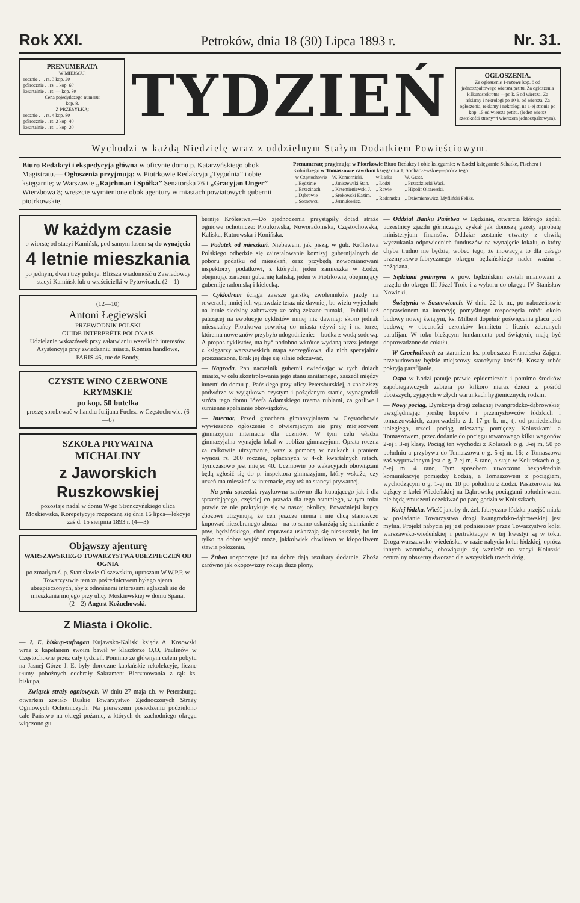Rok XXI. Petroków, dnia 18 (30) Lipca 1893 r. Nr. 31.
PRENUMERATA
W MIEJSCU:
rocznie . . . rs. 3 kop. 20
półrocznie . . rs. 1 kop. 60
kwartalnie . . rs. — kop. 80
Cena pojedyńczego numeru:
kop. 8.
Z PRZESYŁKĄ:
rocznie . . . rs. 4 kop. 80
półrocznie . . rs. 2 kop. 40
kwartalnie . . rs. 1 kop. 20
TYDZIEŃ
OGŁOSZENIA.
Za ogłoszenie 1-razowe kop. 8 od jednoszpaltowego wiersza petitu. Za ogłoszenia kilkunastokrotne —po k. 5 od wiersza. Za reklamy i nekrologi po 10 k. od wiersza. Za ogłoszenia, reklamy i nekrologi na 1-ej stronie po kop. 15 od wiersza petitu. (Jeden wiersz szerokości strony=4 wierszom jednoszpaltowym).
Wychodzi w każdą Niedzielę wraz z oddzielnym Stałym Dodatkiem Powieściowym.
Biuro Redakcyi i ekspedycyja główna w oficynie domu p. Katarzyńskiego obok Magistratu.— Ogłoszenia przyjmują: w Piotrkowie Redakcyja „Tygodnia” i obie księgarnie; w Warszawie „Rajchman i Spółka” Senatorska 26 i „Gracyjan Unger” Wierzbowa 8; wreszcie wymienione obok agentury w miastach powiatowych gubernii piotrkowskiej.
Prenumeratę przyjmują: w Piotrkowie Biuro Redakcy i obie księgarnie; w Łodzi księgarnie Schatke, Fischera i Kolińskiego w Tomaszowie rawskim księgarnia J. Sochaczewskiej—prócz tego:
| w Częstochowie | W. Komornicki. | w Łasku | W. Grass. |
| „ Będzinie | „ Janiszewski Stan. | „ Łodzi | „ Przeździecki Wacł. |
| „ Brzezinach | „ Krzemieniewski J. | „ Rawie | „ Hipolit Olszewski. |
| „ Dąbrowie | „ Srokowski Kazim. | „ Radomsku | „ Dziemienowicz. Myśliński Feliks. |
| „ Sosnowcu | „ Jermułowicz. | | |
W każdym czasie
o wiorstę od stacyi Kamińsk, pod samym lasem są do wynajęcia
4 letnie mieszkania
po jednym, dwa i trzy pokoje. Bliższa wiadomość u Zawiadowcy stacyi Kamińsk lub u właścicielki w Pytowicach. (2—1)
(12—10)
Antoni Łęgiewski
PRZEWODNIK POLSKI
GUIDE INTERPRÈTE POLONAIS
Udzielanie wskazówek przy załatwianiu wszelkich interesów. Asystencyja przy zwiedzaniu miasta. Komisa handlowe.
PARIS 46, rue de Bondy.
CZYSTE WINO CZERWONE KRYMSKIE
po kop. 50 butelka
proszę sprobować w handlu Julijana Fuchsa w Częstochowie. (6—6)
SZKOŁA PRYWATNA
MICHALINY
z Jaworskich Ruszkowskiej
pozostaje nadal w domu W-go Stronczyńskiego ulica Moskiewska. Korepetycyje rozpoczną się dnia 16 lipca—lekcyje zaś d. 15 sierpnia 1893 r. (4—3)
Objąwszy ajenturę
WARSZAWSKIEGO TOWARZYSTWA UBEZPIECZEŃ OD OGNIA
po zmarłym ś. p. Stanisławie Olszewskim, upraszam W.W.P.P. w Towarzystwie tem za pośrednictwem byłego ajenta ubezpieczonych, aby z odnośnemi interesami zgłaszali się do mieszkania mojego przy ulicy Moskiewskiej w domu Spana.
(2—2) August Kożuchowski.
Z Miasta i Okolic.
— J. E. biskup-sufragan Kujawsko-Kaliski ksiądz A. Kosowski wraz z kapelanem swoim bawił w klasztorze O.O. Paulinów w Częstochowie przez cały tydzień. Pomimo że głównym celem pobytu na Jasnej Górze J. E. były doroczne kapłańskie rekolekcyje, liczne tłumy pobożnych odebrały Sakrament Bierzmowania z rąk ks. biskupa.
— Związek straży ogniowych. W dniu 27 maja r.b. w Petersburgu otwartem zostało Ruskie Towarzystwo Zjednoczonych Straży Ogniowych Ochotniczych. Na pierwszem posiedzeniu podzielono całe Państwo na okręgi pożarne, z których do zachodniego okręgu włączono gu-
bernije Królestwa.—Do zjednoczenia przystąpiły dotąd straże ogniowe ochotnicze: Piotrkowska, Noworadomska, Częstochowska, Kaliska, Kutnowska i Konińska.
— Podatek od mieszkań. Niebawem, jak piszą, w gub. Królestwa Polskiego odbędzie się zainstalowanie komisyj gubernijalnych do poboru podatku od mieszkań, oraz przybędą nowomianowani inspektorzy podatkowi, z których, jeden zamieszka w Łodzi, obejmując zarazem gubernię kaliską, jeden w Piotrkowie, obejmujący gubernije radomską i kielecką.
— Cyklodrom ściąga zawsze garstkę zwolenników jazdy na rowerach; mniej ich wprawdzie teraz niż dawniej, bo wielu wyjechało na letnie siedziby zabrawszy ze sobą żelazne rumaki.—Publiki też patrzącej na ewolucyje cyklistów mniej niż dawniej; skoro jednak mieszkańcy Piotrkowa powrócą do miasta ożywi się i na torze, któremu nowe znów przybyło udogodnienie:—budka z wodą sodową. A propos cyklistów, ma być podobno wkrótce wydaną przez jednego z księgarzy warszawskich mapa szczegółowa, dla nich specyjalnie przeznaczona. Brak jej daje się silnie odczuwać.
— Nagroda. Pan naczelnik gubernii zwiedzając w tych dniach miasto, w celu skontrolowania jego stanu sanitarnego, zaszedł między innemi do domu p. Pańskiego przy ulicy Petersburskiej, a znalazłszy podwórze w wyjątkowo czystym i pożądanym stanie, wynagrodził stróża tego domu Józefa Adamskiego trzema rublami, za gorliwe i sumienne spełnianie obowiązków.
— Internat. Przed gmachem gimnazyjalnym w Częstochowie wywieszono ogłoszenie o otwierającym się przy miejscowem gimnazyjum internacie dla uczniów. W tym celu władza gimnazyjalna wynajęła lokal w pobliżu gimnazyjum. Opłata roczna za całkowite utrzymanie, wraz z pomocą w naukach i praniem wynosi rs. 200 rocznie, opłacanych w 4-ch kwartalnych ratach. Tymczasowo jest miejsc 40. Uczniowie po wakacyjach obowiązani będą zgłosić się do p. inspektora gimnazyjum, który wskaże, czy uczeń ma mieszkać w internacie, czy też na stancyi prywatnej.
— Na pniu sprzedaż ryzykowna zarówno dla kupującego jak i dla sprzedającego, częściej co prawda dla tego ostatniego, w tym roku prawie że nie praktykuje się w naszej okolicy. Poważniejsi kupcy zbożowi utrzymują, że cen jeszcze niema i nie chcą stanowczo kupować niezebranego zboża—na to samo uskarżają się ziemianie z pow. będzińskiego, choć coprawda uskarżają się niesłusznie, bo im tylko na dobre wyjść może, jakkolwiek chwilowo w kłopotliwem stawia położeniu.
— Żniwa rozpoczęte już na dobre dają rezultaty dodatnie. Zboża zarówno jak okopowizny rokują duże plony.
— Oddział Banku Państwa w Będzinie, otwarcia którego żądali uczestnicy zjazdu górniczego, zyskał jak donoszą gazety aprobatę ministeryjum finansów. Oddział zostanie otwarty z chwilą wyszukania odpowiednich funduszów na wynajęcie lokalu, o który chyba trudno nie będzie, wobec tego, że inowacyja to dla całego przemysłowo-fabrycznego okręgu będzińskiego nader ważna i pożądana.
— Sędziami gminnymi w pow. będzińskim zostali mianowani z urzędu do okręgu III Józef Troic i z wyboru do okręgu IV Stanisław Nowicki.
— Świątynia w Sosnowicach. W dniu 22 b. m., po nabożeństwie odprawionem na intencyję pomyślnego rozpoczęcia robót około budowy nowej świątyni, ks. Milbert dopełnił poświęcenia placu pod budowę w obecności członków komitetu i licznie zebranych parafijan. W roku bieżącym fundamenta pod świątynię mają być doprowadzone do cokułu.
— W Grocholicach za staraniem ks. proboszcza Franciszka Zająca, przebudowany będzie miejscowy starożytny kościół. Koszty robót pokryją parafijanie.
— Ospa w Łodzi panuje prawie epidemicznie i pomimo środków zapobiegawczych zabiera po kilkoro nieraz dzieci z pośród uboższych, żyjących w złych warunkach hygienicznych, rodzin.
— Nowy pociąg. Dyrekcyja drogi żelaznej iwangrodzko-dąbrowskiej uwzględniając prośbę kupców i przemysłowców łódzkich i tomaszowskich, zaprowadziła z d. 17-go b. m., tj. od poniedziałku ubiegłego, trzeci pociąg mieszany pomiędzy Koluszkami a Tomaszowem, przez dodanie do pociągu towarowego kilku wagonów 2-ej i 3-ej klasy. Pociąg ten wychodzi z Koluszek o g. 3-ej m. 50 po południu a przybywa do Tomaszowa o g. 5-ej m. 16; z Tomaszowa zaś wyprawianym jest o g. 7-ej m. 8 rano, a staje w Koluszkach o g. 8-ej m. 4 rano. Tym sposobem utworzono bezpośrednią komunikacyję pomiędzy Łodzią, a Tomaszowem z pociągiem, wychodzącym o g. 1-ej m. 10 po południu z Łodzi. Pasażerowie też dążący z kolei Wiedeńskiej na Dąbrowską pociągami południowemi nie będą zmuszeni oczekiwać po parę godzin w Koluszkach.
— Kolej łódzka. Wieść jakoby dr. żel. fabryczno-łódzka przejść miała w posiadanie Towarzystwa drogi iwangrodzko-dąbrowskiej jest mylna. Projekt nabycia jej jest podniesiony przez Towarzystwo kolei warszawsko-wiedeńskiej i pertraktacyje w tej kwestyi są w toku. Droga warszawsko-wiedeńska, w razie nabycia kolei łódzkiej, oprócz innych warunków, obowiązuje się wznieść na stacyi Koluszki centralny obszerny dworzec dla wszystkich trzech dróg.